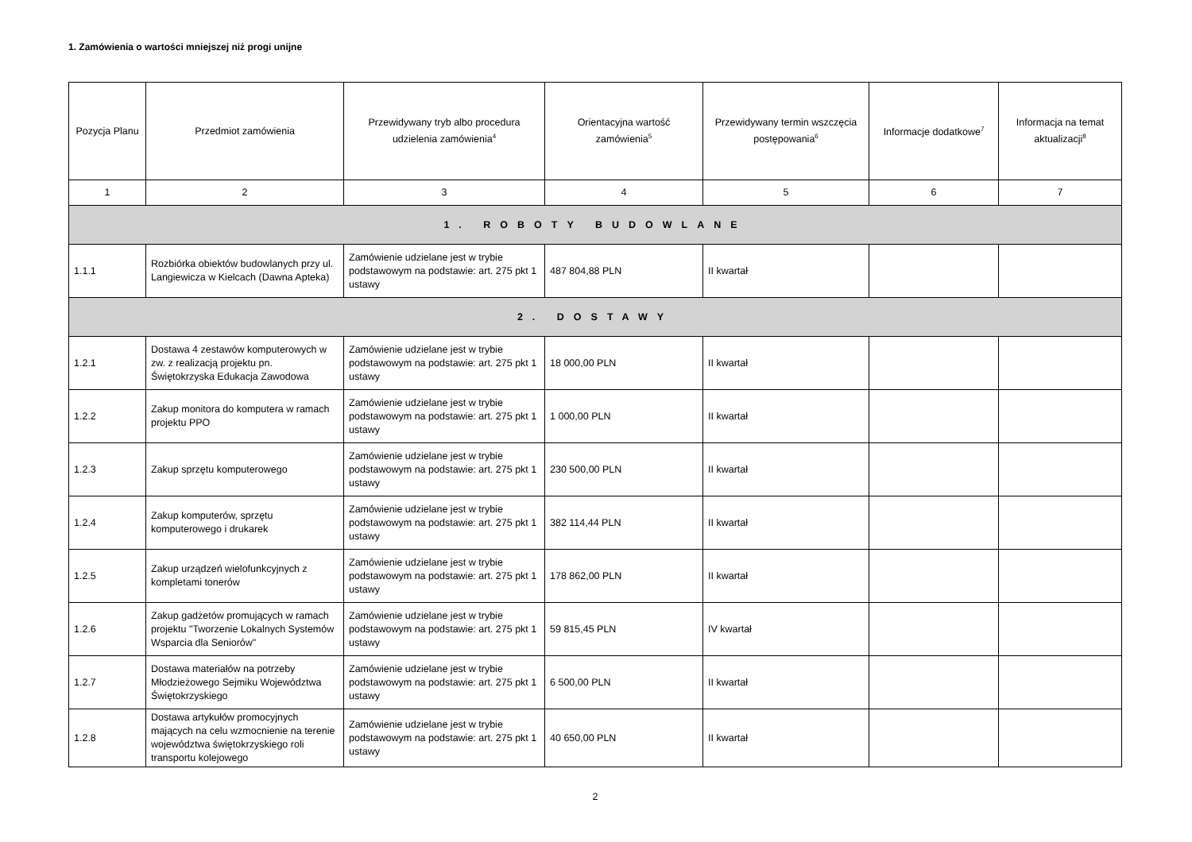1. Zamówienia o wartości mniejszej niż progi unijne
| Pozycja Planu | Przedmiot zamówienia | Przewidywany tryb albo procedura udzielenia zamówienia<sup>4</sup> | Orientacyjna wartość zamówienia<sup>5</sup> | Przewidywany termin wszczęcia postępowania<sup>6</sup> | Informacje dodatkowe<sup>7</sup> | Informacja na temat aktualizacji<sup>8</sup> |
| --- | --- | --- | --- | --- | --- | --- |
| 1 | 2 | 3 | 4 | 5 | 6 | 7 |
| 1. ROBOTY BUDOWLANE | | | | | | |
| 1.1.1 | Rozbiórka obiektów budowlanych przy ul. Langiewicza w Kielcach (Dawna Apteka) | Zamówienie udzielane jest w trybie podstawowym na podstawie: art. 275 pkt 1 ustawy | 487 804,88 PLN | II kwartał | | |
| 2. DOSTAWY | | | | | | |
| 1.2.1 | Dostawa 4 zestawów komputerowych w zw. z realizacją projektu pn. Świętokrzyska Edukacja Zawodowa | Zamówienie udzielane jest w trybie podstawowym na podstawie: art. 275 pkt 1 ustawy | 18 000,00 PLN | II kwartał | | |
| 1.2.2 | Zakup monitora do komputera w ramach projektu PPO | Zamówienie udzielane jest w trybie podstawowym na podstawie: art. 275 pkt 1 ustawy | 1 000,00 PLN | II kwartał | | |
| 1.2.3 | Zakup sprzętu komputerowego | Zamówienie udzielane jest w trybie podstawowym na podstawie: art. 275 pkt 1 ustawy | 230 500,00 PLN | II kwartał | | |
| 1.2.4 | Zakup komputerów, sprzętu komputerowego i drukarek | Zamówienie udzielane jest w trybie podstawowym na podstawie: art. 275 pkt 1 ustawy | 382 114,44 PLN | II kwartał | | |
| 1.2.5 | Zakup urządzeń wielofunkcyjnych z kompletami tonerów | Zamówienie udzielane jest w trybie podstawowym na podstawie: art. 275 pkt 1 ustawy | 178 862,00 PLN | II kwartał | | |
| 1.2.6 | Zakup gadżetów promujących w ramach projektu "Tworzenie Lokalnych Systemów Wsparcia dla Seniorów" | Zamówienie udzielane jest w trybie podstawowym na podstawie: art. 275 pkt 1 ustawy | 59 815,45 PLN | IV kwartał | | |
| 1.2.7 | Dostawa materiałów na potrzeby Młodzieżowego Sejmiku Województwa Świętokrzyskiego | Zamówienie udzielane jest w trybie podstawowym na podstawie: art. 275 pkt 1 ustawy | 6 500,00 PLN | II kwartał | | |
| 1.2.8 | Dostawa artykułów promocyjnych mających na celu wzmocnienie na terenie województwa świętokrzyskiego roli transportu kolejowego | Zamówienie udzielane jest w trybie podstawowym na podstawie: art. 275 pkt 1 ustawy | 40 650,00 PLN | II kwartał | | |
2